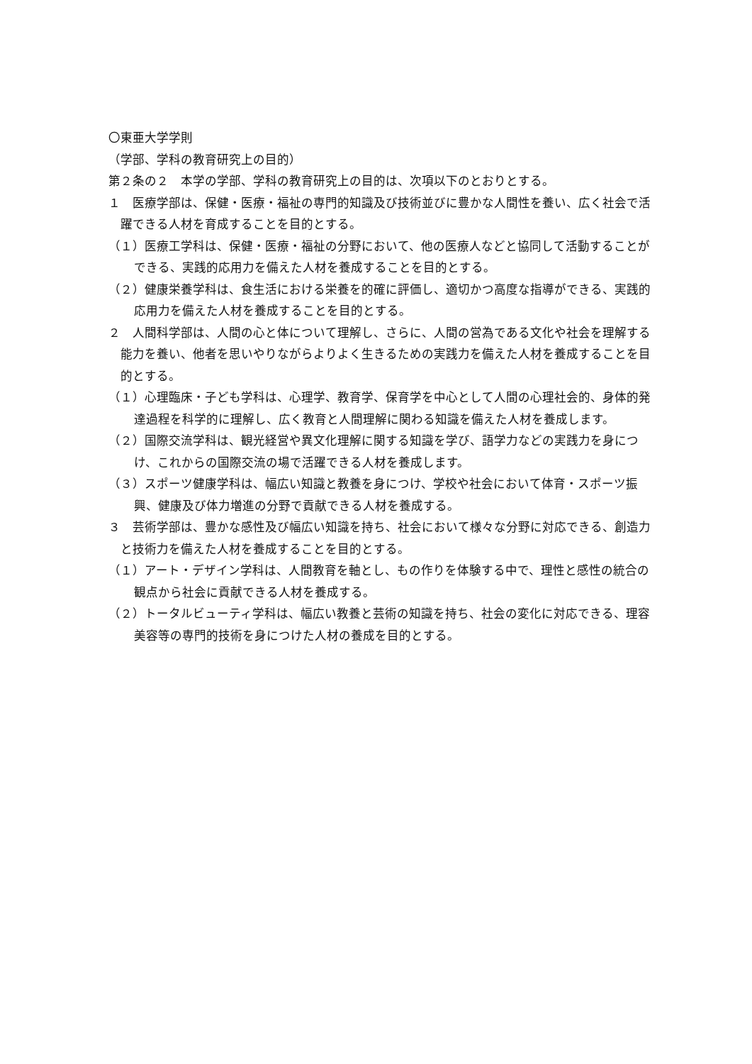〇東亜大学学則
（学部、学科の教育研究上の目的）
第２条の２　本学の学部、学科の教育研究上の目的は、次項以下のとおりとする。
１　医療学部は、保健・医療・福祉の専門的知識及び技術並びに豊かな人間性を養い、広く社会で活躍できる人材を育成することを目的とする。
（１）医療工学科は、保健・医療・福祉の分野において、他の医療人などと協同して活動することができる、実践的応用力を備えた人材を養成することを目的とする。
（２）健康栄養学科は、食生活における栄養を的確に評価し、適切かつ高度な指導ができる、実践的応用力を備えた人材を養成することを目的とする。
２　人間科学部は、人間の心と体について理解し、さらに、人間の営為である文化や社会を理解する能力を養い、他者を思いやりながらよりよく生きるための実践力を備えた人材を養成することを目的とする。
（１）心理臨床・子ども学科は、心理学、教育学、保育学を中心として人間の心理社会的、身体的発達過程を科学的に理解し、広く教育と人間理解に関わる知識を備えた人材を養成します。
（２）国際交流学科は、観光経営や異文化理解に関する知識を学び、語学力などの実践力を身につけ、これからの国際交流の場で活躍できる人材を養成します。
（３）スポーツ健康学科は、幅広い知識と教養を身につけ、学校や社会において体育・スポーツ振興、健康及び体力増進の分野で貢献できる人材を養成する。
３　芸術学部は、豊かな感性及び幅広い知識を持ち、社会において様々な分野に対応できる、創造力と技術力を備えた人材を養成することを目的とする。
（１）アート・デザイン学科は、人間教育を軸とし、もの作りを体験する中で、理性と感性の統合の観点から社会に貢献できる人材を養成する。
（２）トータルビューティ学科は、幅広い教養と芸術の知識を持ち、社会の変化に対応できる、理容美容等の専門的技術を身につけた人材の養成を目的とする。